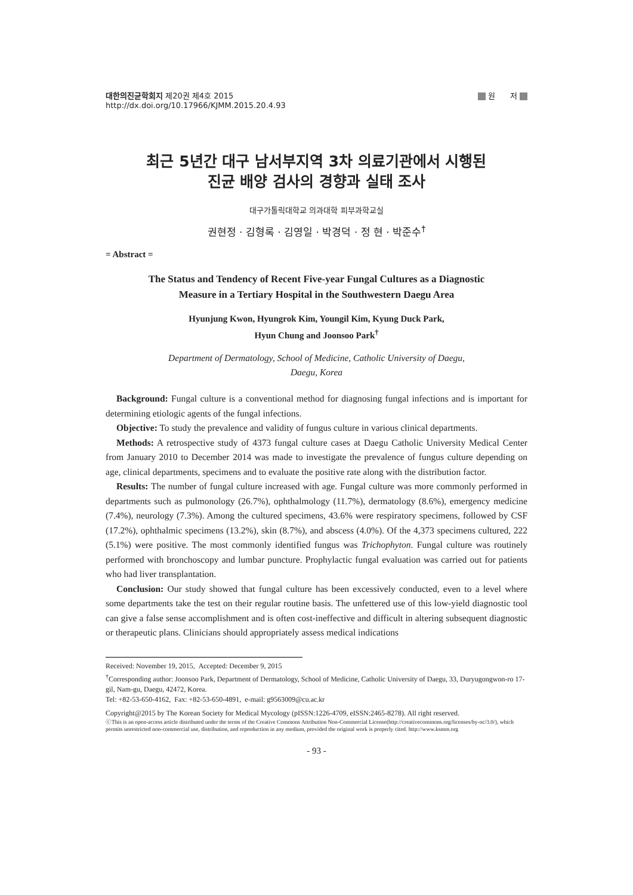대한의진균학회지 제20권 제4호 2015
http://dx.doi.org/10.17966/KJMM.2015.20.4.93
원 저
최근 5년간 대구 남서부지역 3차 의료기관에서 시행된
진균 배양 검사의 경향과 실태 조사
대구가톨릭대학교 의과대학 피부과학교실
권현정 · 김형록 · 김영일 · 박경덕 · 정 현 · 박준수<sup>†</sup>
= Abstract =
The Status and Tendency of Recent Five-year Fungal Cultures as a Diagnostic
Measure in a Tertiary Hospital in the Southwestern Daegu Area
Hyunjung Kwon, Hyungrok Kim, Youngil Kim, Kyung Duck Park,
Hyun Chung and Joonsoo Park<sup>†</sup>
Department of Dermatology, School of Medicine, Catholic University of Daegu,
Daegu, Korea
Background: Fungal culture is a conventional method for diagnosing fungal infections and is important for determining etiologic agents of the fungal infections.
Objective: To study the prevalence and validity of fungus culture in various clinical departments.
Methods: A retrospective study of 4373 fungal culture cases at Daegu Catholic University Medical Center from January 2010 to December 2014 was made to investigate the prevalence of fungus culture depending on age, clinical departments, specimens and to evaluate the positive rate along with the distribution factor.
Results: The number of fungal culture increased with age. Fungal culture was more commonly performed in departments such as pulmonology (26.7%), ophthalmology (11.7%), dermatology (8.6%), emergency medicine (7.4%), neurology (7.3%). Among the cultured specimens, 43.6% were respiratory specimens, followed by CSF (17.2%), ophthalmic specimens (13.2%), skin (8.7%), and abscess (4.0%). Of the 4,373 specimens cultured, 222 (5.1%) were positive. The most commonly identified fungus was Trichophyton. Fungal culture was routinely performed with bronchoscopy and lumbar puncture. Prophylactic fungal evaluation was carried out for patients who had liver transplantation.
Conclusion: Our study showed that fungal culture has been excessively conducted, even to a level where some departments take the test on their regular routine basis. The unfettered use of this low-yield diagnostic tool can give a false sense accomplishment and is often cost-ineffective and difficult in altering subsequent diagnostic or therapeutic plans. Clinicians should appropriately assess medical indications
Received: November 19, 2015, Accepted: December 9, 2015
<sup>†</sup> Corresponding author: Joonsoo Park, Department of Dermatology, School of Medicine, Catholic University of Daegu, 33, Duryugongwon-ro 17-gil, Nam-gu, Daegu, 42472, Korea.
Tel: +82-53-650-4162, Fax: +82-53-650-4891, e-mail: g9563009@cu.ac.kr
Copyright@2015 by The Korean Society for Medical Mycology (pISSN:1226-4709, eISSN:2465-8278). All right reserved.
ⓒThis is an open-access article distributed under the terms of the Creative Commons Attribution Non-Commercial License(http://creativecommons.org/licenses/by-nc/3.0/), which permits unrestricted non-commercial use, distribution, and reproduction in any medium, provided the original work is properly cited. http://www.ksmm.org
- 93 -